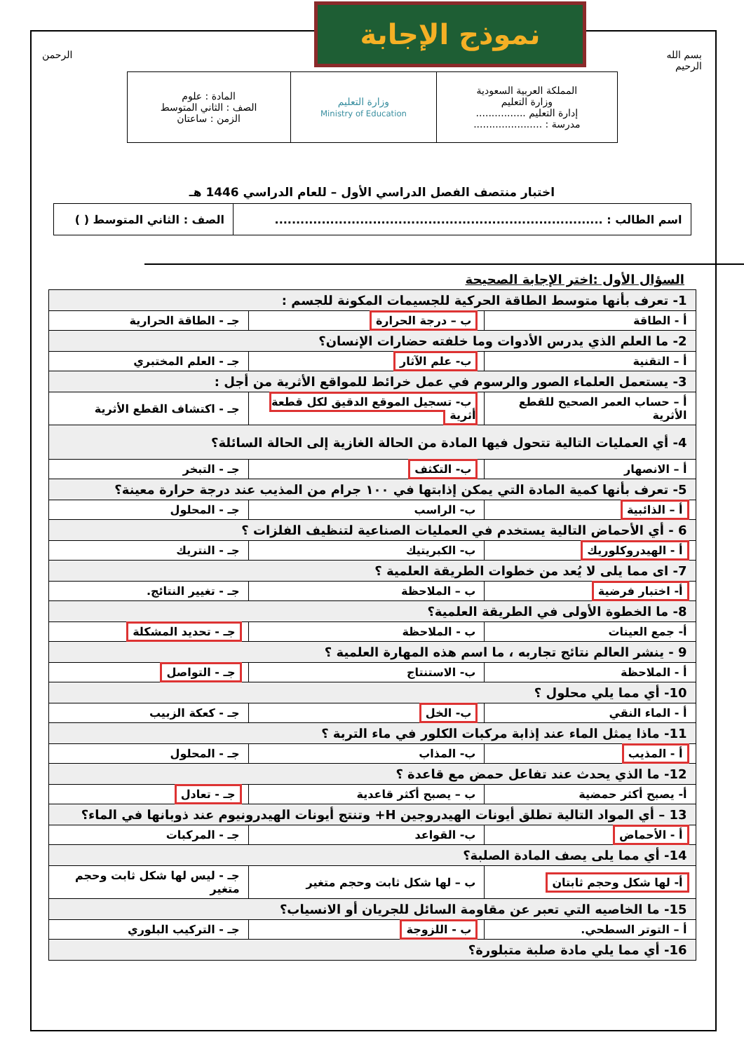نموذج الإجابة
بسم الله
الرحيم الرحمن
| المملكة العربية السعودية وزارة التعليم إدارة التعليم ................ مدرسة : ...................... | وزارة التعليم Ministry of Education | المادة : علوم الصف : الثاني المتوسط الزمن : ساعتان |
اختبار منتصف الفصل الدراسي الأول – للعام الدراسي 1446 هـ
| اسم الطالب : ............................................................................. | الصف : الثاني المتوسط ( ) |
السؤال الأول :اختر الإجابة الصحيحة
| 1- تعرف بأنها متوسط الطاقة الحركية للجسيمات المكونة للجسم : | | |
| أ - الطاقة | ب – درجة الحرارة | جـ - الطاقة الحرارية |
| 2- ما العلم الذي يدرس الأدوات وما خلفته حضارات الإنسان؟ | | |
| أ – التقنية | ب- علم الآثار | جـ - العلم المختبري |
| 3- يستعمل العلماء الصور والرسوم في عمل خرائط للمواقع الأثرية من أجل : | | |
| أ – حساب العمر الصحيح للقطع الأثرية | ب- تسجيل الموقع الدقيق لكل قطعة أثرية | جـ - اكتشاف القطع الأثرية |
| 4- أي العمليات التالية تتحول فيها المادة من الحالة الغازية إلى الحالة السائلة؟ | | |
| أ – الانصهار | ب- التكثف | جـ - التبخر |
| 5- تعرف بأنها كمية المادة التي يمكن إذابتها في ١٠٠ جرام من المذيب عند درجة حرارة معينة؟ | | |
| أ – الذائبية | ب- الراسب | جـ - المحلول |
| 6 - أي الأحماض التالية يستخدم في العمليات الصناعية لتنظيف الفلزات ؟ | | |
| أ - الهيدروكلوريك | ب- الكبريتيك | جـ - النتريك |
| 7- اى مما يلى لا يُعد من خطوات الطريقة العلمية ؟ | | |
| أ- اختبار فرضية | ب – الملاحظة | جـ - تغيير النتائج. |
| 8- ما الخطوة الأولى في الطريقة العلمية؟ | | |
| أ- جمع العينات | ب - الملاحظة | جـ - تحديد المشكلة |
| 9 - ينشر العالم نتائج تجاربه ، ما اسم هذه المهارة العلمية ؟ | | |
| أ - الملاحظة | ب- الاستنتاج | جـ - التواصل |
| 10- أي مما يلي محلول ؟ | | |
| أ - الماء النقي | ب- الخل | جـ - كعكة الزبيب |
| 11- ماذا يمثل الماء عند إذابة مركبات الكلور في ماء التربة ؟ | | |
| أ - المذيب | ب- المذاب | جـ - المحلول |
| 12- ما الذي يحدث عند تفاعل حمض مع قاعدة ؟ | | |
| أ- يصبح أكثر حمضية | ب – يصبح أكثر قاعدية | جـ - تعادل |
| 13 – أي المواد التالية تطلق أيونات الهيدروجين H+ وتنتج أيونات الهيدرونيوم عند ذوبانها في الماء؟ | | |
| أ - الأحماض | ب- القواعد | جـ - المركبات |
| 14- أي مما يلى يصف المادة الصلبة؟ | | |
| أ- لها شكل وحجم ثابتان | ب – لها شكل ثابت وحجم متغير | جـ - ليس لها شكل ثابت وحجم متغير |
| 15- ما الخاصيه التي تعبر عن مقاومة السائل للجريان أو الانسياب؟ | | |
| أ – التوتر السطحي. | ب - اللزوجة | جـ - التركيب البلوري |
| 16- أي مما يلي مادة صلبة متبلورة؟ | | |